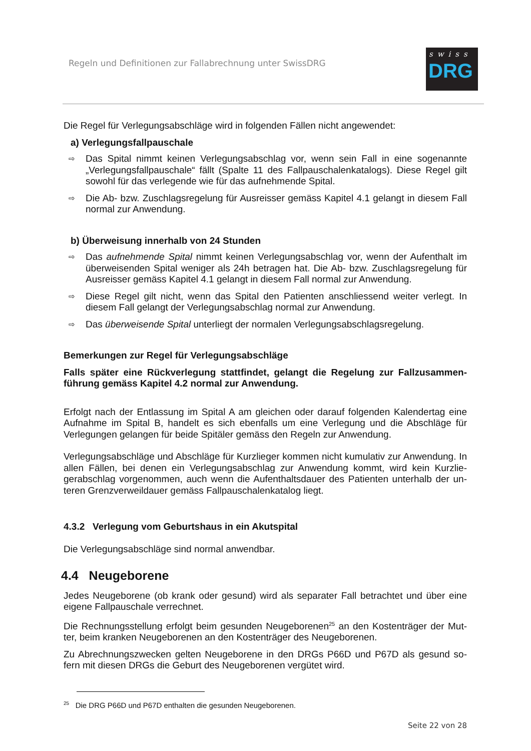Regeln und Definitionen zur Fallabrechnung unter SwissDRG
swiss
DRG
Die Regel für Verlegungsabschläge wird in folgenden Fällen nicht angewendet:
a) Verlegungsfallpauschale
⇨ Das Spital nimmt keinen Verlegungsabschlag vor, wenn sein Fall in eine sogenannte „Verlegungsfallpauschale“ fällt (Spalte 11 des Fallpauschalenkatalogs). Diese Regel gilt sowohl für das verlegende wie für das aufnehmende Spital.
⇨ Die Ab- bzw. Zuschlagsregelung für Ausreisser gemäss Kapitel 4.1 gelangt in diesem Fall normal zur Anwendung.
b) Überweisung innerhalb von 24 Stunden
⇨ Das aufnehmende Spital nimmt keinen Verlegungsabschlag vor, wenn der Aufenthalt im überweisenden Spital weniger als 24h betragen hat. Die Ab- bzw. Zuschlagsregelung für Ausreisser gemäss Kapitel 4.1 gelangt in diesem Fall normal zur Anwendung.
⇨ Diese Regel gilt nicht, wenn das Spital den Patienten anschliessend weiter verlegt. In diesem Fall gelangt der Verlegungsabschlag normal zur Anwendung.
⇨ Das überweisende Spital unterliegt der normalen Verlegungsabschlagsregelung.
Bemerkungen zur Regel für Verlegungsabschläge
Falls später eine Rückverlegung stattfindet, gelangt die Regelung zur Fallzusammen-führung gemäss Kapitel 4.2 normal zur Anwendung.
Erfolgt nach der Entlassung im Spital A am gleichen oder darauf folgenden Kalendertag eine Aufnahme im Spital B, handelt es sich ebenfalls um eine Verlegung und die Abschläge für Verlegungen gelangen für beide Spitäler gemäss den Regeln zur Anwendung.
Verlegungsabschläge und Abschläge für Kurzlieger kommen nicht kumulativ zur Anwendung. In allen Fällen, bei denen ein Verlegungsabschlag zur Anwendung kommt, wird kein Kurzlie-gerabschlag vorgenommen, auch wenn die Aufenthaltsdauer des Patienten unterhalb der un-teren Grenzverweildauer gemäss Fallpauschalenkatalog liegt.
4.3.2 Verlegung vom Geburtshaus in ein Akutspital
Die Verlegungsabschläge sind normal anwendbar.
4.4 Neugeborene
Jedes Neugeborene (ob krank oder gesund) wird als separater Fall betrachtet und über eine eigene Fallpauschale verrechnet.
Die Rechnungsstellung erfolgt beim gesunden Neugeborenen<sup>25</sup> an den Kostenträger der Mut-ter, beim kranken Neugeborenen an den Kostenträger des Neugeborenen.
Zu Abrechnungszwecken gelten Neugeborene in den DRGs P66D und P67D als gesund so-fern mit diesen DRGs die Geburt des Neugeborenen vergütet wird.
<sup>25</sup> Die DRG P66D und P67D enthalten die gesunden Neugeborenen.
Seite 22 von 28